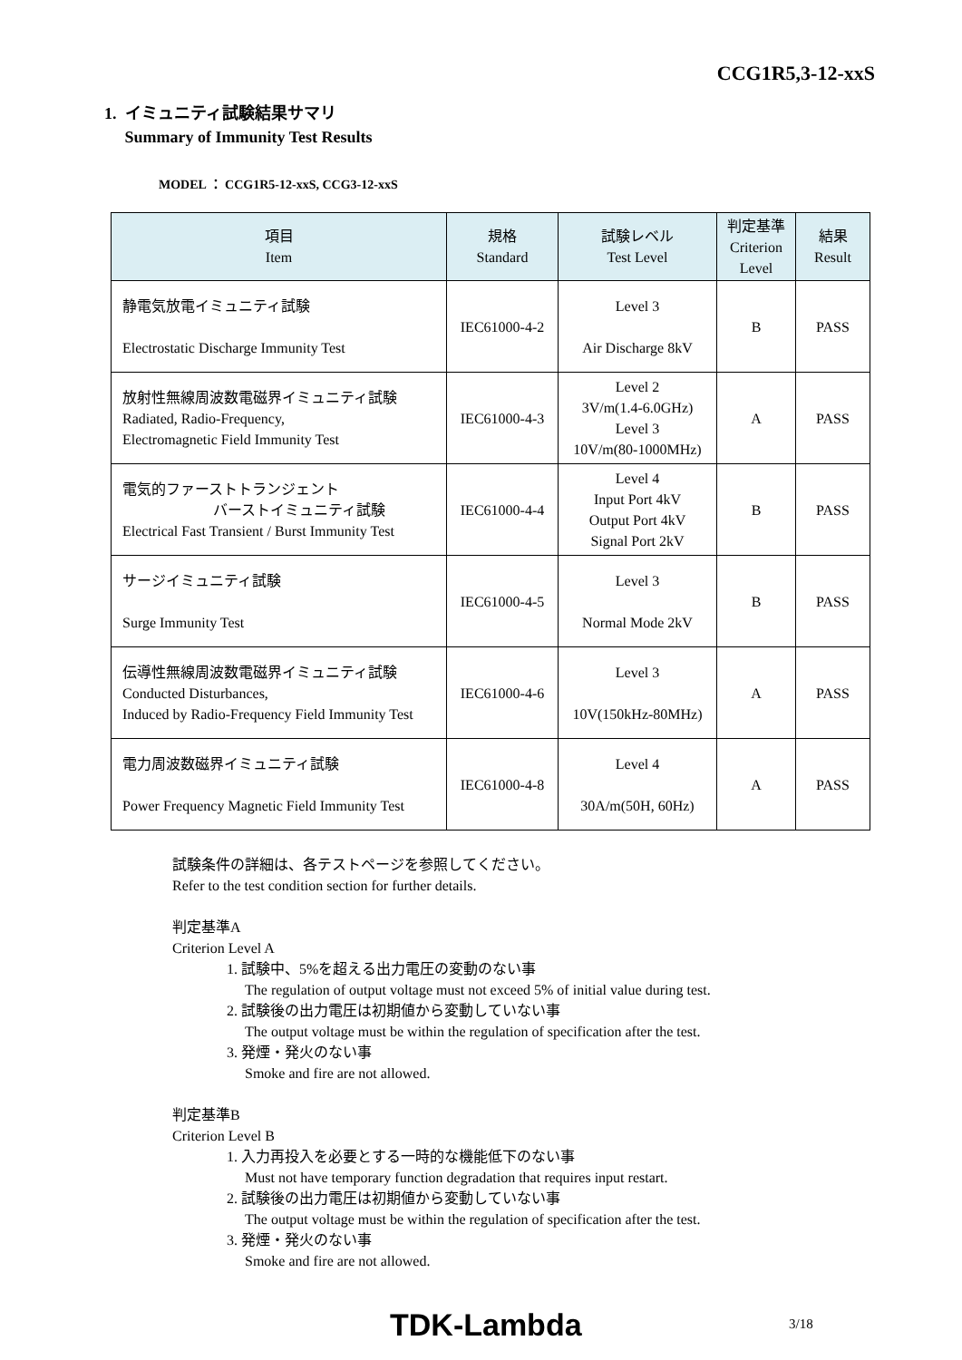CCG1R5,3-12-xxS
1. イミュニティ試験結果サマリ
Summary of Immunity Test Results
MODEL ： CCG1R5-12-xxS, CCG3-12-xxS
| 項目 Item | 規格 Standard | 試験レベル Test Level | 判定基準 Criterion Level | 結果 Result |
| --- | --- | --- | --- | --- |
| 静電気放電イミュニティ試験 Electrostatic Discharge Immunity Test | IEC61000-4-2 | Level 3 Air Discharge 8kV | B | PASS |
| 放射性無線周波数電磁界イミュニティ試験 Radiated, Radio-Frequency, Electromagnetic Field Immunity Test | IEC61000-4-3 | Level 2 3V/m(1.4-6.0GHz) Level 3 10V/m(80-1000MHz) | A | PASS |
| 電気的ファーストトランジェント バーストイミュニティ試験 Electrical Fast Transient / Burst Immunity Test | IEC61000-4-4 | Level 4 Input Port 4kV Output Port 4kV Signal Port 2kV | B | PASS |
| サージイミュニティ試験 Surge Immunity Test | IEC61000-4-5 | Level 3 Normal Mode 2kV | B | PASS |
| 伝導性無線周波数電磁界イミュニティ試験 Conducted Disturbances, Induced by Radio-Frequency Field Immunity Test | IEC61000-4-6 | Level 3 10V(150kHz-80MHz) | A | PASS |
| 電力周波数磁界イミュニティ試験 Power Frequency Magnetic Field Immunity Test | IEC61000-4-8 | Level 4 30A/m(50H, 60Hz) | A | PASS |
試験条件の詳細は、各テストページを参照してください。
Refer to the test condition section for further details.
判定基準A
Criterion Level A
1. 試験中、5%を超える出力電圧の変動のない事
The regulation of output voltage must not exceed 5% of initial value during test.
2. 試験後の出力電圧は初期値から変動していない事
The output voltage must be within the regulation of specification after the test.
3. 発煙・発火のない事
Smoke and fire are not allowed.
判定基準B
Criterion Level B
1. 入力再投入を必要とする一時的な機能低下のない事
Must not have temporary function degradation that requires input restart.
2. 試験後の出力電圧は初期値から変動していない事
The output voltage must be within the regulation of specification after the test.
3. 発煙・発火のない事
Smoke and fire are not allowed.
TDK-Lambda 3/18